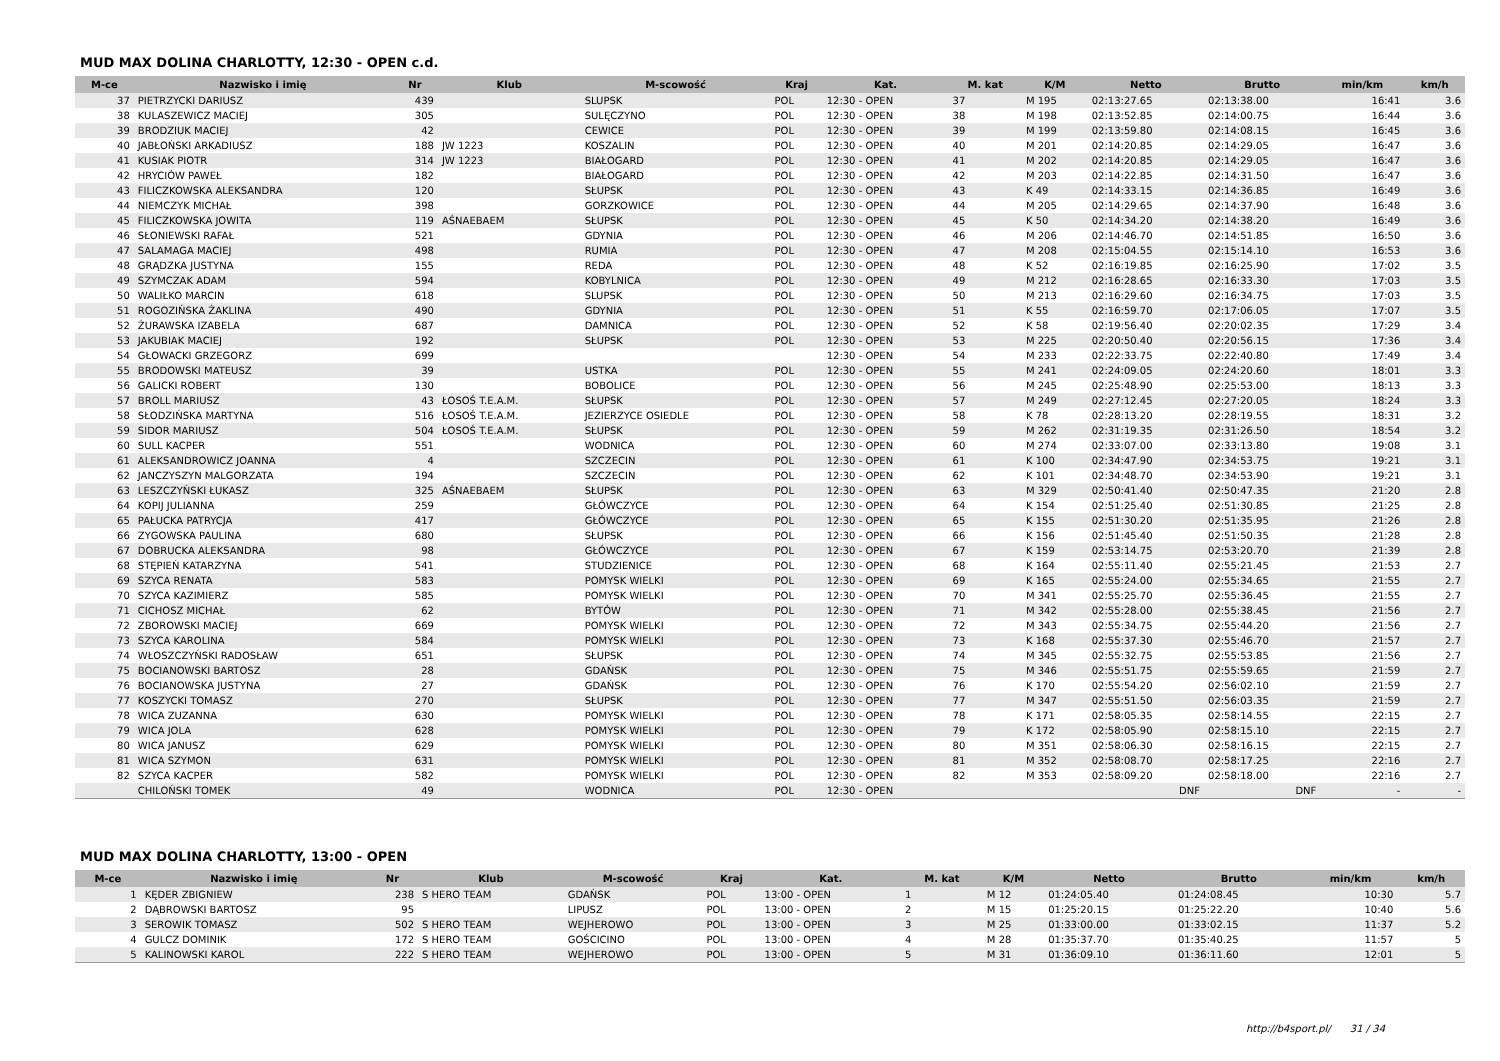MUD MAX DOLINA CHARLOTTY, 12:30 - OPEN c.d.
| M-ce | Nazwisko i imię | Nr | Klub | M-scowość | Kraj | Kat. | M. kat | K/M | Netto | Brutto | min/km | km/h |
| --- | --- | --- | --- | --- | --- | --- | --- | --- | --- | --- | --- | --- |
| 37 | PIETRZYCKI DARIUSZ | 439 | | SLUPSK | POL | 12:30 - OPEN | 37 | M 195 | 02:13:27.65 | 02:13:38.00 | 16:41 | 3.6 |
| 38 | KULASZEWICZ MACIEJ | 305 | | SULĘCZYNO | POL | 12:30 - OPEN | 38 | M 198 | 02:13:52.85 | 02:14:00.75 | 16:44 | 3.6 |
| 39 | BRODZIUK MACIEJ | 42 | | CEWICE | POL | 12:30 - OPEN | 39 | M 199 | 02:13:59.80 | 02:14:08.15 | 16:45 | 3.6 |
| 40 | JABŁOŃSKI ARKADIUSZ | 188 | JW 1223 | KOSZALIN | POL | 12:30 - OPEN | 40 | M 201 | 02:14:20.85 | 02:14:29.05 | 16:47 | 3.6 |
| 41 | KUSIAK PIOTR | 314 | JW 1223 | BIAŁOGARD | POL | 12:30 - OPEN | 41 | M 202 | 02:14:20.85 | 02:14:29.05 | 16:47 | 3.6 |
| 42 | HRYCIÓW PAWEŁ | 182 | | BIAŁOGARD | POL | 12:30 - OPEN | 42 | M 203 | 02:14:22.85 | 02:14:31.50 | 16:47 | 3.6 |
| 43 | FILICZKOWSKA ALEKSANDRA | 120 | | SŁUPSK | POL | 12:30 - OPEN | 43 | K 49 | 02:14:33.15 | 02:14:36.85 | 16:49 | 3.6 |
| 44 | NIEMCZYK MICHAŁ | 398 | | GORZKOWICE | POL | 12:30 - OPEN | 44 | M 205 | 02:14:29.65 | 02:14:37.90 | 16:48 | 3.6 |
| 45 | FILICZKOWSKA JOWITA | 119 | AŚNAEBAEM | SŁUPSK | POL | 12:30 - OPEN | 45 | K 50 | 02:14:34.20 | 02:14:38.20 | 16:49 | 3.6 |
| 46 | SŁONIEWSKI RAFAŁ | 521 | | GDYNIA | POL | 12:30 - OPEN | 46 | M 206 | 02:14:46.70 | 02:14:51.85 | 16:50 | 3.6 |
| 47 | SALAMAGA MACIEJ | 498 | | RUMIA | POL | 12:30 - OPEN | 47 | M 208 | 02:15:04.55 | 02:15:14.10 | 16:53 | 3.6 |
| 48 | GRĄDZKA JUSTYNA | 155 | | REDA | POL | 12:30 - OPEN | 48 | K 52 | 02:16:19.85 | 02:16:25.90 | 17:02 | 3.5 |
| 49 | SZYMCZAK ADAM | 594 | | KOBYLNICA | POL | 12:30 - OPEN | 49 | M 212 | 02:16:28.65 | 02:16:33.30 | 17:03 | 3.5 |
| 50 | WALIŁKO MARCIN | 618 | | SLUPSK | POL | 12:30 - OPEN | 50 | M 213 | 02:16:29.60 | 02:16:34.75 | 17:03 | 3.5 |
| 51 | ROGOZIŃSKA ŻAKLINA | 490 | | GDYNIA | POL | 12:30 - OPEN | 51 | K 55 | 02:16:59.70 | 02:17:06.05 | 17:07 | 3.5 |
| 52 | ŻURAWSKA IZABELA | 687 | | DAMNICA | POL | 12:30 - OPEN | 52 | K 58 | 02:19:56.40 | 02:20:02.35 | 17:29 | 3.4 |
| 53 | JAKUBIAK MACIEJ | 192 | | SŁUPSK | POL | 12:30 - OPEN | 53 | M 225 | 02:20:50.40 | 02:20:56.15 | 17:36 | 3.4 |
| 54 | GŁOWACKI GRZEGORZ | 699 | | | | 12:30 - OPEN | 54 | M 233 | 02:22:33.75 | 02:22:40.80 | 17:49 | 3.4 |
| 55 | BRODOWSKI MATEUSZ | 39 | | USTKA | POL | 12:30 - OPEN | 55 | M 241 | 02:24:09.05 | 02:24:20.60 | 18:01 | 3.3 |
| 56 | GALICKI ROBERT | 130 | | BOBOLICE | POL | 12:30 - OPEN | 56 | M 245 | 02:25:48.90 | 02:25:53.00 | 18:13 | 3.3 |
| 57 | BROLL MARIUSZ | 43 | ŁOSOŚ T.E.A.M. | SŁUPSK | POL | 12:30 - OPEN | 57 | M 249 | 02:27:12.45 | 02:27:20.05 | 18:24 | 3.3 |
| 58 | SŁODZIŃSKA MARTYNA | 516 | ŁOSOŚ T.E.A.M. | JEZIERZYCE OSIEDLE | POL | 12:30 - OPEN | 58 | K 78 | 02:28:13.20 | 02:28:19.55 | 18:31 | 3.2 |
| 59 | SIDOR MARIUSZ | 504 | ŁOSOŚ T.E.A.M. | SŁUPSK | POL | 12:30 - OPEN | 59 | M 262 | 02:31:19.35 | 02:31:26.50 | 18:54 | 3.2 |
| 60 | SULL KACPER | 551 | | WODNICA | POL | 12:30 - OPEN | 60 | M 274 | 02:33:07.00 | 02:33:13.80 | 19:08 | 3.1 |
| 61 | ALEKSANDROWICZ JOANNA | 4 | | SZCZECIN | POL | 12:30 - OPEN | 61 | K 100 | 02:34:47.90 | 02:34:53.75 | 19:21 | 3.1 |
| 62 | JANCZYSZYN MALGORZATA | 194 | | SZCZECIN | POL | 12:30 - OPEN | 62 | K 101 | 02:34:48.70 | 02:34:53.90 | 19:21 | 3.1 |
| 63 | LESZCZYŃSKI ŁUKASZ | 325 | AŚNAEBAEM | SŁUPSK | POL | 12:30 - OPEN | 63 | M 329 | 02:50:41.40 | 02:50:47.35 | 21:20 | 2.8 |
| 64 | KOPIJ JULIANNA | 259 | | GŁÓWCZYCE | POL | 12:30 - OPEN | 64 | K 154 | 02:51:25.40 | 02:51:30.85 | 21:25 | 2.8 |
| 65 | PAŁUCKA PATRYCJA | 417 | | GŁÓWCZYCE | POL | 12:30 - OPEN | 65 | K 155 | 02:51:30.20 | 02:51:35.95 | 21:26 | 2.8 |
| 66 | ZYGOWSKA PAULINA | 680 | | SŁUPSK | POL | 12:30 - OPEN | 66 | K 156 | 02:51:45.40 | 02:51:50.35 | 21:28 | 2.8 |
| 67 | DOBRUCKA ALEKSANDRA | 98 | | GŁÓWCZYCE | POL | 12:30 - OPEN | 67 | K 159 | 02:53:14.75 | 02:53:20.70 | 21:39 | 2.8 |
| 68 | STĘPIEŃ KATARZYNA | 541 | | STUDZIENICE | POL | 12:30 - OPEN | 68 | K 164 | 02:55:11.40 | 02:55:21.45 | 21:53 | 2.7 |
| 69 | SZYCA RENATA | 583 | | POMYSK WIELKI | POL | 12:30 - OPEN | 69 | K 165 | 02:55:24.00 | 02:55:34.65 | 21:55 | 2.7 |
| 70 | SZYCA KAZIMIERZ | 585 | | POMYSK WIELKI | POL | 12:30 - OPEN | 70 | M 341 | 02:55:25.70 | 02:55:36.45 | 21:55 | 2.7 |
| 71 | CICHOSZ MICHAŁ | 62 | | BYTÓW | POL | 12:30 - OPEN | 71 | M 342 | 02:55:28.00 | 02:55:38.45 | 21:56 | 2.7 |
| 72 | ZBOROWSKI MACIEJ | 669 | | POMYSK WIELKI | POL | 12:30 - OPEN | 72 | M 343 | 02:55:34.75 | 02:55:44.20 | 21:56 | 2.7 |
| 73 | SZYCA KAROLINA | 584 | | POMYSK WIELKI | POL | 12:30 - OPEN | 73 | K 168 | 02:55:37.30 | 02:55:46.70 | 21:57 | 2.7 |
| 74 | WŁOSZCZYŃSKI RADOSŁAW | 651 | | SŁUPSK | POL | 12:30 - OPEN | 74 | M 345 | 02:55:32.75 | 02:55:53.85 | 21:56 | 2.7 |
| 75 | BOCIANOWSKI BARTOSZ | 28 | | GDAŃSK | POL | 12:30 - OPEN | 75 | M 346 | 02:55:51.75 | 02:55:59.65 | 21:59 | 2.7 |
| 76 | BOCIANOWSKA JUSTYNA | 27 | | GDAŃSK | POL | 12:30 - OPEN | 76 | K 170 | 02:55:54.20 | 02:56:02.10 | 21:59 | 2.7 |
| 77 | KOSZYCKI TOMASZ | 270 | | SŁUPSK | POL | 12:30 - OPEN | 77 | M 347 | 02:55:51.50 | 02:56:03.35 | 21:59 | 2.7 |
| 78 | WICA ZUZANNA | 630 | | POMYSK WIELKI | POL | 12:30 - OPEN | 78 | K 171 | 02:58:05.35 | 02:58:14.55 | 22:15 | 2.7 |
| 79 | WICA JOLA | 628 | | POMYSK WIELKI | POL | 12:30 - OPEN | 79 | K 172 | 02:58:05.90 | 02:58:15.10 | 22:15 | 2.7 |
| 80 | WICA JANUSZ | 629 | | POMYSK WIELKI | POL | 12:30 - OPEN | 80 | M 351 | 02:58:06.30 | 02:58:16.15 | 22:15 | 2.7 |
| 81 | WICA SZYMON | 631 | | POMYSK WIELKI | POL | 12:30 - OPEN | 81 | M 352 | 02:58:08.70 | 02:58:17.25 | 22:16 | 2.7 |
| 82 | SZYCA KACPER | 582 | | POMYSK WIELKI | POL | 12:30 - OPEN | 82 | M 353 | 02:58:09.20 | 02:58:18.00 | 22:16 | 2.7 |
| | CHILOŃSKI TOMEK | 49 | | WODNICA | POL | 12:30 - OPEN | | | DNF | DNF | - | - |
MUD MAX DOLINA CHARLOTTY, 13:00 - OPEN
| M-ce | Nazwisko i imię | Nr | Klub | M-scowość | Kraj | Kat. | M. kat | K/M | Netto | Brutto | min/km | km/h |
| --- | --- | --- | --- | --- | --- | --- | --- | --- | --- | --- | --- | --- |
| 1 | KĘDER ZBIGNIEW | 238 | S HERO TEAM | GDAŃSK | POL | 13:00 - OPEN | 1 | M 12 | 01:24:05.40 | 01:24:08.45 | 10:30 | 5.7 |
| 2 | DĄBROWSKI BARTOSZ | 95 | | LIPUSZ | POL | 13:00 - OPEN | 2 | M 15 | 01:25:20.15 | 01:25:22.20 | 10:40 | 5.6 |
| 3 | SEROWIK TOMASZ | 502 | S HERO TEAM | WEJHEROWO | POL | 13:00 - OPEN | 3 | M 25 | 01:33:00.00 | 01:33:02.15 | 11:37 | 5.2 |
| 4 | GULCZ DOMINIK | 172 | S HERO TEAM | GOŚCICINO | POL | 13:00 - OPEN | 4 | M 28 | 01:35:37.70 | 01:35:40.25 | 11:57 | 5 |
| 5 | KALINOWSKI KAROL | 222 | S HERO TEAM | WEJHEROWO | POL | 13:00 - OPEN | 5 | M 31 | 01:36:09.10 | 01:36:11.60 | 12:01 | 5 |
http://b4sport.pl/ 31 / 34